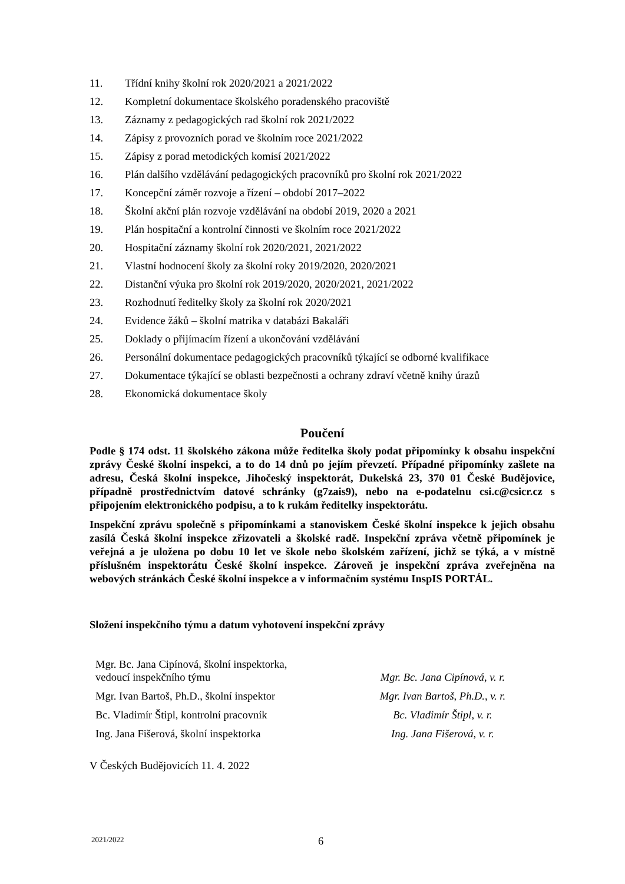11. Třídní knihy školní rok 2020/2021 a 2021/2022
12. Kompletní dokumentace školského poradenského pracoviště
13. Záznamy z pedagogických rad školní rok 2021/2022
14. Zápisy z provozních porad ve školním roce 2021/2022
15. Zápisy z porad metodických komisí 2021/2022
16. Plán dalšího vzdělávání pedagogických pracovníků pro školní rok 2021/2022
17. Koncepční záměr rozvoje a řízení – období 2017–2022
18. Školní akční plán rozvoje vzdělávání na období 2019, 2020 a 2021
19. Plán hospitační a kontrolní činnosti ve školním roce 2021/2022
20. Hospitační záznamy školní rok 2020/2021, 2021/2022
21. Vlastní hodnocení školy za školní roky 2019/2020, 2020/2021
22. Distanční výuka pro školní rok 2019/2020, 2020/2021, 2021/2022
23. Rozhodnutí ředitelky školy za školní rok 2020/2021
24. Evidence žáků – školní matrika v databázi Bakaláři
25. Doklady o přijímacím řízení a ukončování vzdělávání
26. Personální dokumentace pedagogických pracovníků týkající se odborné kvalifikace
27. Dokumentace týkající se oblasti bezpečnosti a ochrany zdraví včetně knihy úrazů
28. Ekonomická dokumentace školy
Poučení
Podle § 174 odst. 11 školského zákona může ředitelka školy podat připomínky k obsahu inspekční zprávy České školní inspekci, a to do 14 dnů po jejím převzetí. Případné připomínky zašlete na adresu, Česká školní inspekce, Jihočeský inspektorát, Dukelská 23, 370 01 České Budějovice, případně prostřednictvím datové schránky (g7zais9), nebo na e-podatelnu csi.c@csicr.cz s připojením elektronického podpisu, a to k rukám ředitelky inspektorátu.
Inspekční zprávu společně s připomínkami a stanoviskem České školní inspekce k jejich obsahu zasílá Česká školní inspekce zřizovateli a školské radě. Inspekční zpráva včetně připomínek je veřejná a je uložena po dobu 10 let ve škole nebo školském zařízení, jichž se týká, a v místně příslušném inspektorátu České školní inspekce. Zároveň je inspekční zpráva zveřejněna na webových stránkách České školní inspekce a v informačním systému InspIS PORTÁL.
Složení inspekčního týmu a datum vyhotovení inspekční zprávy
| Mgr. Bc. Jana Cipínová, školní inspektorka, vedoucí inspekčního týmu | Mgr. Bc. Jana Cipínová, v. r. |
| Mgr. Ivan Bartoš, Ph.D., školní inspektor | Mgr. Ivan Bartoš, Ph.D., v. r. |
| Bc. Vladimír Štipl, kontrolní pracovník | Bc. Vladimír Štipl, v. r. |
| Ing. Jana Fišerová, školní inspektorka | Ing. Jana Fišerová, v. r. |
V Českých Budějovicích 11. 4. 2022
2021/2022 6